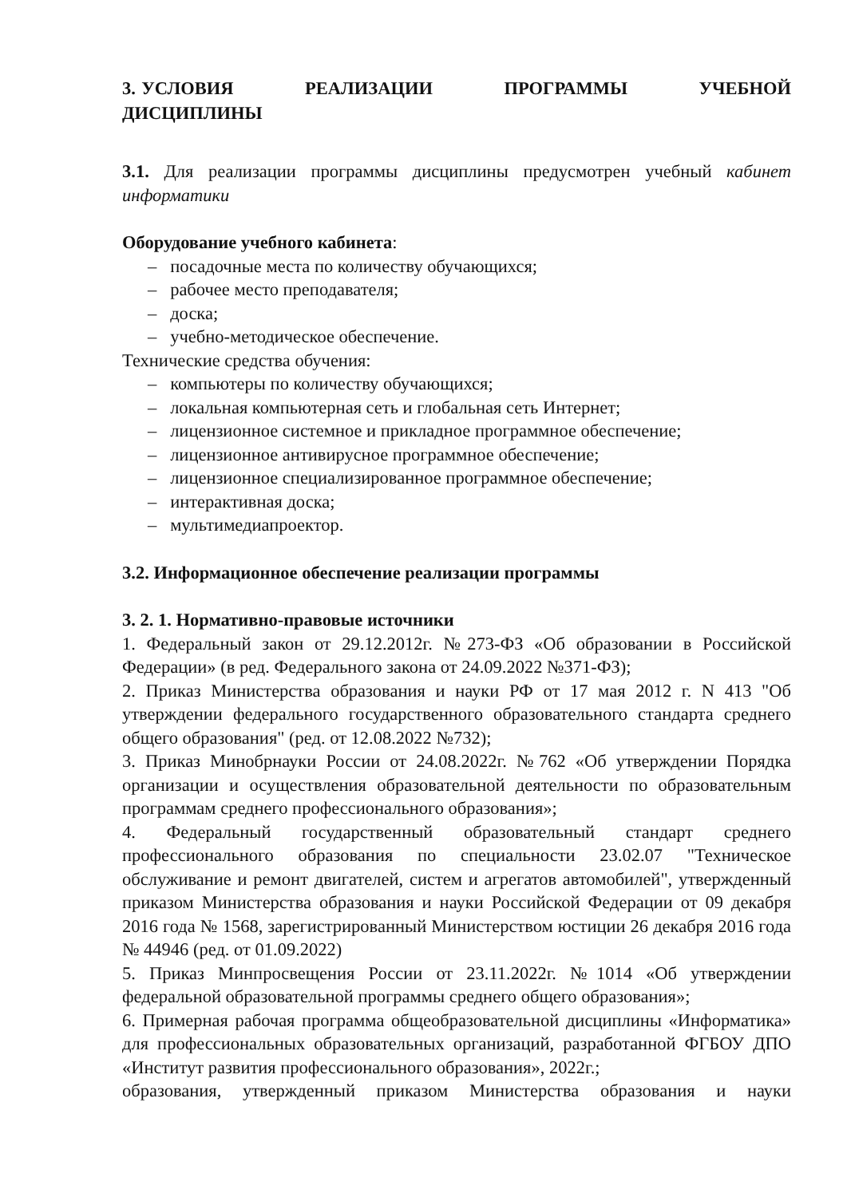3. УСЛОВИЯ РЕАЛИЗАЦИИ ПРОГРАММЫ УЧЕБНОЙ ДИСЦИПЛИНЫ
3.1. Для реализации программы дисциплины предусмотрен учебный кабинет информатики
Оборудование учебного кабинета:
– посадочные места по количеству обучающихся;
– рабочее место преподавателя;
– доска;
– учебно-методическое обеспечение.
Технические средства обучения:
– компьютеры по количеству обучающихся;
– локальная компьютерная сеть и глобальная сеть Интернет;
– лицензионное системное и прикладное программное обеспечение;
– лицензионное антивирусное программное обеспечение;
– лицензионное специализированное программное обеспечение;
– интерактивная доска;
– мультимедиапроектор.
3.2. Информационное обеспечение реализации программы
3. 2. 1. Нормативно-правовые источники
1. Федеральный закон от 29.12.2012г. №273-ФЗ «Об образовании в Российской Федерации» (в ред. Федерального закона от 24.09.2022 №371-ФЗ);
2. Приказ Министерства образования и науки РФ от 17 мая 2012 г. N 413 "Об утверждении федерального государственного образовательного стандарта среднего общего образования" (ред. от 12.08.2022 №732);
3. Приказ Минобрнауки России от 24.08.2022г. №762 «Об утверждении Порядка организации и осуществления образовательной деятельности по образовательным программам среднего профессионального образования»;
4. Федеральный государственный образовательный стандарт среднего профессионального образования по специальности 23.02.07 "Техническое обслуживание и ремонт двигателей, систем и агрегатов автомобилей", утвержденный приказом Министерства образования и науки Российской Федерации от 09 декабря 2016 года № 1568, зарегистрированный Министерством юстиции 26 декабря 2016 года № 44946 (ред. от 01.09.2022)
5. Приказ Минпросвещения России от 23.11.2022г. №1014 «Об утверждении федеральной образовательной программы среднего общего образования»;
6. Примерная рабочая программа общеобразовательной дисциплины «Информатика» для профессиональных образовательных организаций, разработанной ФГБОУ ДПО «Институт развития профессионального образования», 2022г.;
образования, утвержденный приказом Министерства образования и науки